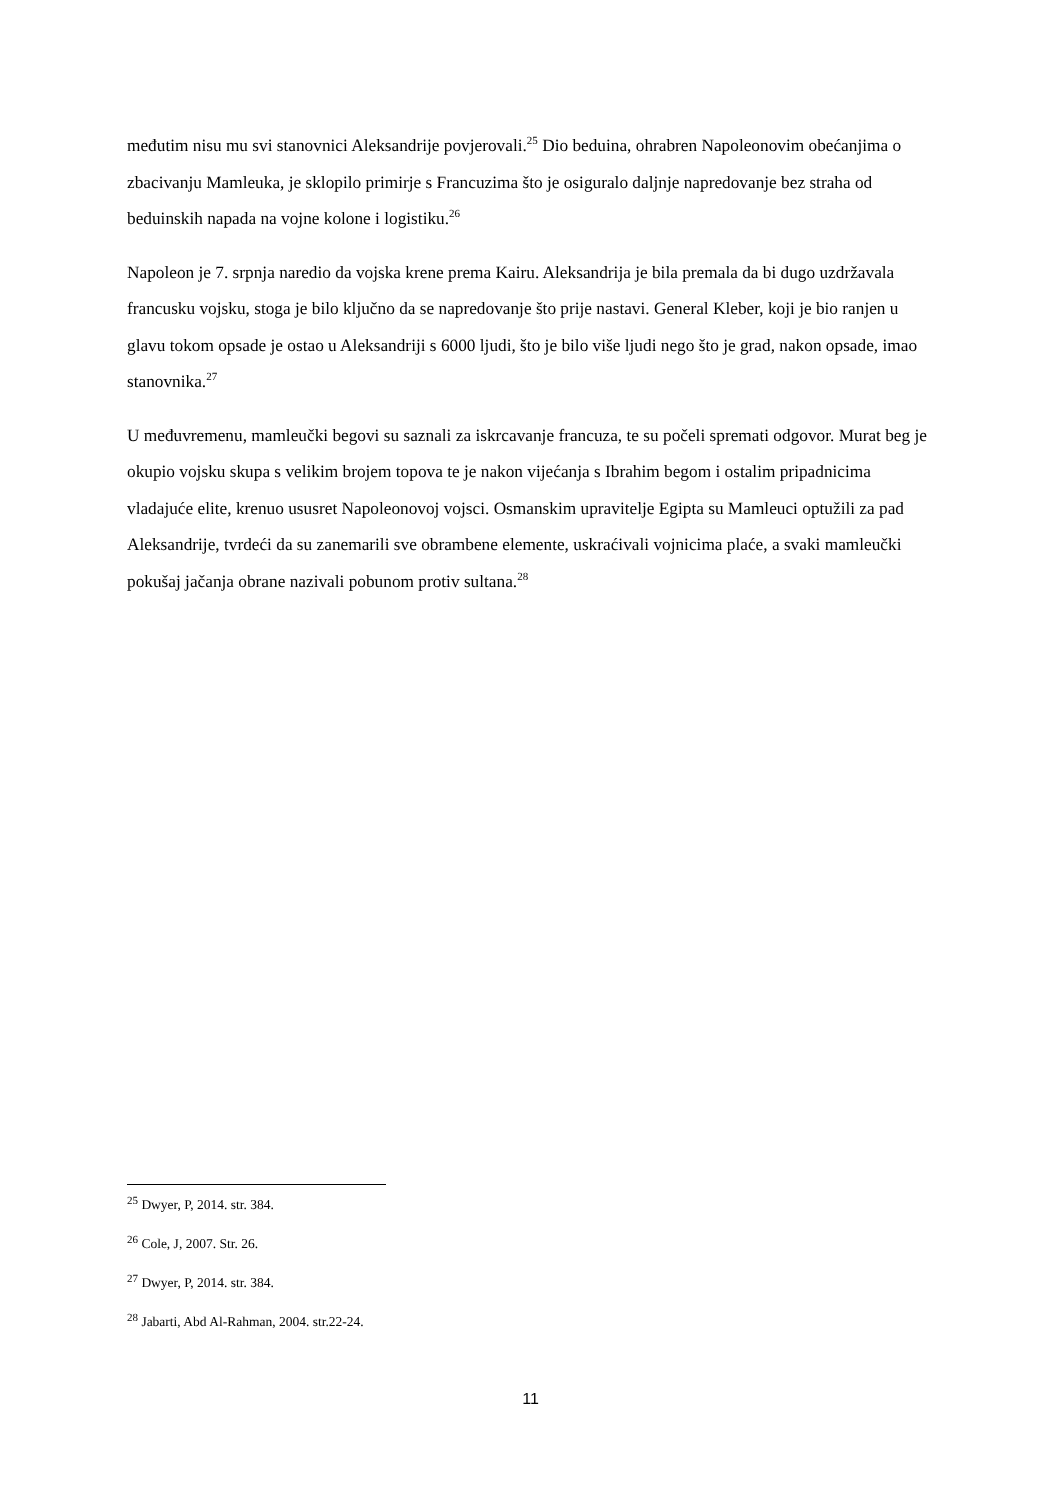međutim nisu mu svi stanovnici Aleksandrije povjerovali.<sup>25</sup> Dio beduina, ohrabren Napoleonovim obećanjima o zbacivanju Mamleuka, je sklopilo primirje s Francuzima što je osiguralo daljnje napredovanje bez straha od beduinskih napada na vojne kolone i logistiku.<sup>26</sup>
Napoleon je 7. srpnja naredio da vojska krene prema Kairu. Aleksandrija je bila premala da bi dugo uzdržavala francusku vojsku, stoga je bilo ključno da se napredovanje što prije nastavi. General Kleber, koji je bio ranjen u glavu tokom opsade je ostao u Aleksandriji s 6000 ljudi, što je bilo više ljudi nego što je grad, nakon opsade, imao stanovnika.<sup>27</sup>
U međuvremenu, mamleučki begovi su saznali za iskrcavanje francuza, te su počeli spremati odgovor. Murat beg je okupio vojsku skupa s velikim brojem topova te je nakon vijećanja s Ibrahim begom i ostalim pripadnicima vladajuće elite, krenuo ususret Napoleonovoj vojsci. Osmanskim upravitelje Egipta su Mamleuci optužili za pad Aleksandrije, tvrdeći da su zanemarili sve obrambene elemente, uskraćivali vojnicima plaće, a svaki mamleučki pokušaj jačanja obrane nazivali pobunom protiv sultana.<sup>28</sup>
<sup>25</sup> Dwyer, P, 2014. str. 384.
<sup>26</sup> Cole, J, 2007. Str. 26.
<sup>27</sup> Dwyer, P, 2014. str. 384.
<sup>28</sup> Jabarti, Abd Al-Rahman, 2004. str.22-24.
11